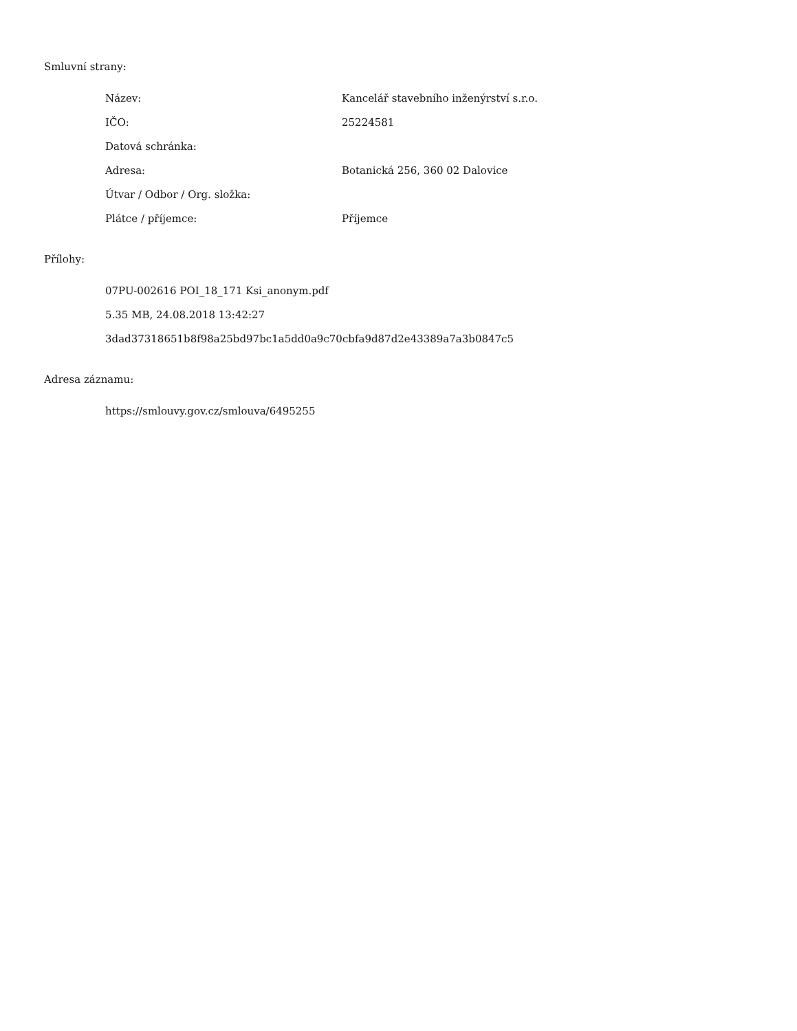Smluvní strany:
| Název: | Kancelář stavebního inženýrství s.r.o. |
| IČO: | 25224581 |
| Datová schránka: | |
| Adresa: | Botanická 256, 360 02 Dalovice |
| Útvar / Odbor / Org. složka: | |
| Plátce / příjemce: | Příjemce |
Přílohy:
07PU-002616 POI_18_171 Ksi_anonym.pdf
5.35 MB, 24.08.2018 13:42:27
3dad37318651b8f98a25bd97bc1a5dd0a9c70cbfa9d87d2e43389a7a3b0847c5
Adresa záznamu:
https://smlouvy.gov.cz/smlouva/6495255